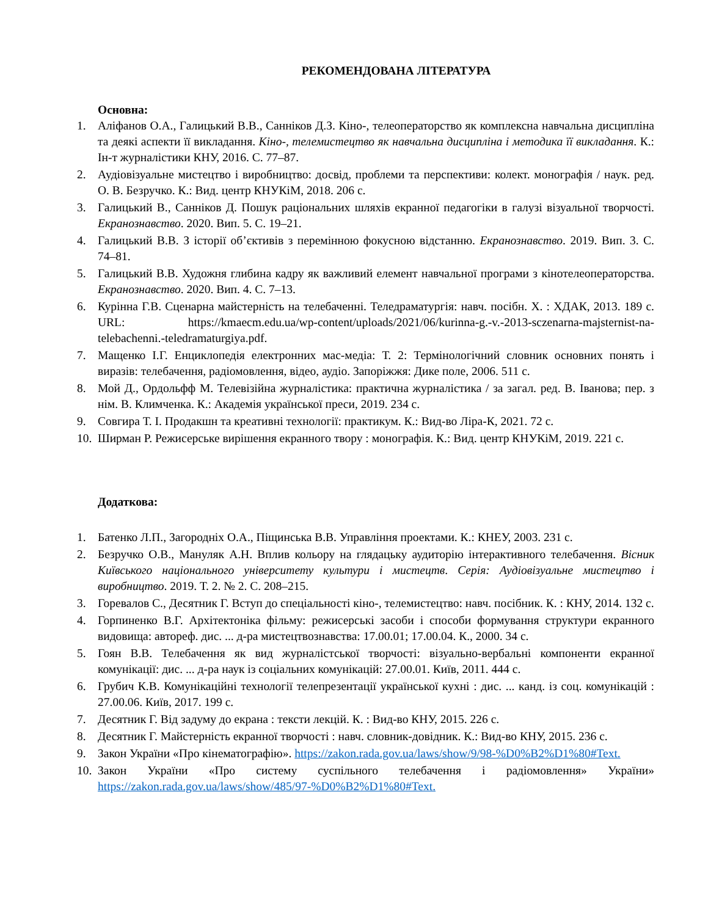РЕКОМЕНДОВАНА ЛІТЕРАТУРА
Основна:
1. Аліфанов О.А., Галицький В.В., Санніков Д.З. Кіно-, телеоператорство як комплексна навчальна дисципліна та деякі аспекти її викладання. Кіно-, телемистецтво як навчальна дисципліна і методика її викладання. К.: Ін-т журналістики КНУ, 2016. С. 77–87.
2. Аудіовізуальне мистецтво і виробництво: досвід, проблеми та перспективи: колект. монографія / наук. ред. О. В. Безручко. К.: Вид. центр КНУКіМ, 2018. 206 с.
3. Галицький В., Санніков Д. Пошук раціональних шляхів екранної педагогіки в галузі візуальної творчості. Екранознавство. 2020. Вип. 5. С. 19–21.
4. Галицький В.В. З історії об’єктивів з перемінною фокусною відстанню. Екранознавство. 2019. Вип. 3. С. 74–81.
5. Галицький В.В. Художня глибина кадру як важливий елемент навчальної програми з кінотелеоператорства. Екранознавство. 2020. Вип. 4. С. 7–13.
6. Курінна Г.В. Сценарна майстерність на телебаченні. Теледраматургія: навч. посібн. Х. : ХДАК, 2013. 189 с. URL: https://kmaecm.edu.ua/wp-content/uploads/2021/06/kurinna-g.-v.-2013-sczenarna-majsternist-na-telebachenni.-teledramaturgiya.pdf.
7. Мащенко І.Г. Енциклопедія електронних мас-медіа: Т. 2: Термінологічний словник основних понять і виразів: телебачення, радіомовлення, відео, аудіо. Запоріжжя: Дике поле, 2006. 511 с.
8. Мой Д., Ордольфф М. Телевізійна журналістика: практична журналістика / за загал. ред. В. Іванова; пер. з нім. В. Климченка. К.: Академія української преси, 2019. 234 с.
9. Совгира Т. І. Продакшн та креативні технології: практикум. К.: Вид-во Ліра-К, 2021. 72 с.
10. Ширман Р. Режисерське вирішення екранного твору : монографія. К.: Вид. центр КНУКіМ, 2019. 221 с.
Додаткова:
1. Батенко Л.П., Загородніх О.А., Піщинська В.В. Управління проектами. К.: КНЕУ, 2003. 231 с.
2. Безручко О.В., Мануляк А.Н. Вплив кольору на глядацьку аудиторію інтерактивного телебачення. Вісник Київського національного університету культури і мистецтв. Серія: Аудіовізуальне мистецтво і виробництво. 2019. Т. 2. № 2. С. 208–215.
3. Горевалов С., Десятник Г. Вступ до спеціальності кіно-, телемистецтво: навч. посібник. К. : КНУ, 2014. 132 с.
4. Горпиненко В.Г. Архітектоніка фільму: режисерські засоби і способи формування структури екранного видовища: автореф. дис. ... д-ра мистецтвознавства: 17.00.01; 17.00.04. К., 2000. 34 с.
5. Гоян В.В. Телебачення як вид журналістської творчості: візуально-вербальні компоненти екранної комунікації: дис. ... д-ра наук із соціальних комунікацій: 27.00.01. Київ, 2011. 444 с.
6. Грубич К.В. Комунікаційні технології телепрезентації української кухні : дис. ... канд. із соц. комунікацій : 27.00.06. Київ, 2017. 199 с.
7. Десятник Г. Від задуму до екрана : тексти лекцій. К. : Вид-во КНУ, 2015. 226 с.
8. Десятник Г. Майстерність екранної творчості : навч. словник-довідник. К.: Вид-во КНУ, 2015. 236 с.
9. Закон України «Про кінематографію». https://zakon.rada.gov.ua/laws/show/9/98-%D0%B2%D1%80#Text.
10. Закон України «Про систему суспільного телебачення і радіомовлення» України» https://zakon.rada.gov.ua/laws/show/485/97-%D0%B2%D1%80#Text.